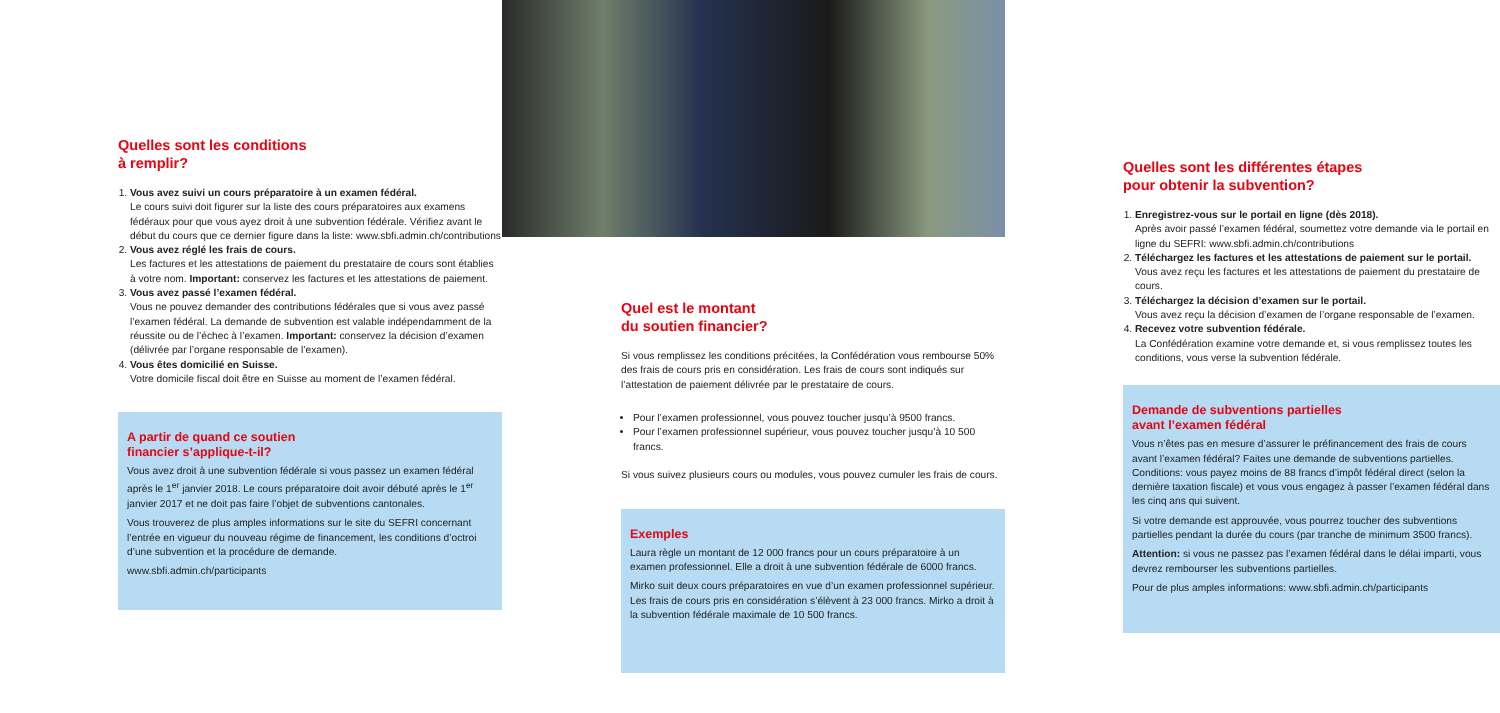Quelles sont les conditions
à remplir?
1. Vous avez suivi un cours préparatoire à un examen fédéral.
Le cours suivi doit figurer sur la liste des cours préparatoires aux examens fédéraux pour que vous ayez droit à une subvention fédérale. Vérifiez avant le début du cours que ce dernier figure dans la liste: www.sbfi.admin.ch/contributions
2. Vous avez réglé les frais de cours.
Les factures et les attestations de paiement du prestataire de cours sont établies à votre nom. Important: conservez les factures et les attestations de paiement.
3. Vous avez passé l’examen fédéral.
Vous ne pouvez demander des contributions fédérales que si vous avez passé l’examen fédéral. La demande de subvention est valable indépendamment de la réussite ou de l’échec à l’examen. Important: conservez la décision d’examen (délivrée par l’organe responsable de l’examen).
4. Vous êtes domicilié en Suisse.
Votre domicile fiscal doit être en Suisse au moment de l’examen fédéral.
A partir de quand ce soutien
financier s’applique-t-il?
Vous avez droit à une subvention fédérale si vous passez un examen fédéral après le 1<sup>er</sup> janvier 2018. Le cours préparatoire doit avoir débuté après le 1<sup>er</sup> janvier 2017 et ne doit pas faire l’objet de subventions cantonales.
Vous trouverez de plus amples informations sur le site du SEFRI concernant l’entrée en vigueur du nouveau régime de financement, les conditions d’octroi d’une subvention et la procédure de demande.
www.sbfi.admin.ch/participants
Quel est le montant
du soutien financier?
Si vous remplissez les conditions précitées, la Confédération vous rembourse 50% des frais de cours pris en considération. Les frais de cours sont indiqués sur l’attestation de paiement délivrée par le prestataire de cours.
Pour l’examen professionnel, vous pouvez toucher jusqu’à 9500 francs.
Pour l’examen professionnel supérieur, vous pouvez toucher jusqu’à 10 500 francs.
Si vous suivez plusieurs cours ou modules, vous pouvez cumuler les frais de cours.
Exemples
Laura règle un montant de 12 000 francs pour un cours préparatoire à un examen professionnel. Elle a droit à une subvention fédérale de 6000 francs.
Mirko suit deux cours préparatoires en vue d’un examen professionnel supérieur. Les frais de cours pris en considération s’élèvent à 23 000 francs. Mirko a droit à la subvention fédérale maximale de 10 500 francs.
Quelles sont les différentes étapes
pour obtenir la subvention?
1. Enregistrez-vous sur le portail en ligne (dès 2018).
Après avoir passé l’examen fédéral, soumettez votre demande via le portail en ligne du SEFRI: www.sbfi.admin.ch/contributions
2. Téléchargez les factures et les attestations de paiement sur le portail.
Vous avez reçu les factures et les attestations de paiement du prestataire de cours.
3. Téléchargez la décision d’examen sur le portail.
Vous avez reçu la décision d’examen de l’organe responsable de l’examen.
4. Recevez votre subvention fédérale.
La Confédération examine votre demande et, si vous remplissez toutes les conditions, vous verse la subvention fédérale.
Demande de subventions partielles
avant l’examen fédéral
Vous n’êtes pas en mesure d’assurer le préfinancement des frais de cours avant l’examen fédéral? Faites une demande de subventions partielles. Conditions: vous payez moins de 88 francs d’impôt fédéral direct (selon la dernière taxation fiscale) et vous vous engagez à passer l’examen fédéral dans les cinq ans qui suivent.
Si votre demande est approuvée, vous pourrez toucher des subventions partielles pendant la durée du cours (par tranche de minimum 3500 francs).
Attention: si vous ne passez pas l’examen fédéral dans le délai imparti, vous devrez rembourser les subventions partielles.
Pour de plus amples informations: www.sbfi.admin.ch/participants